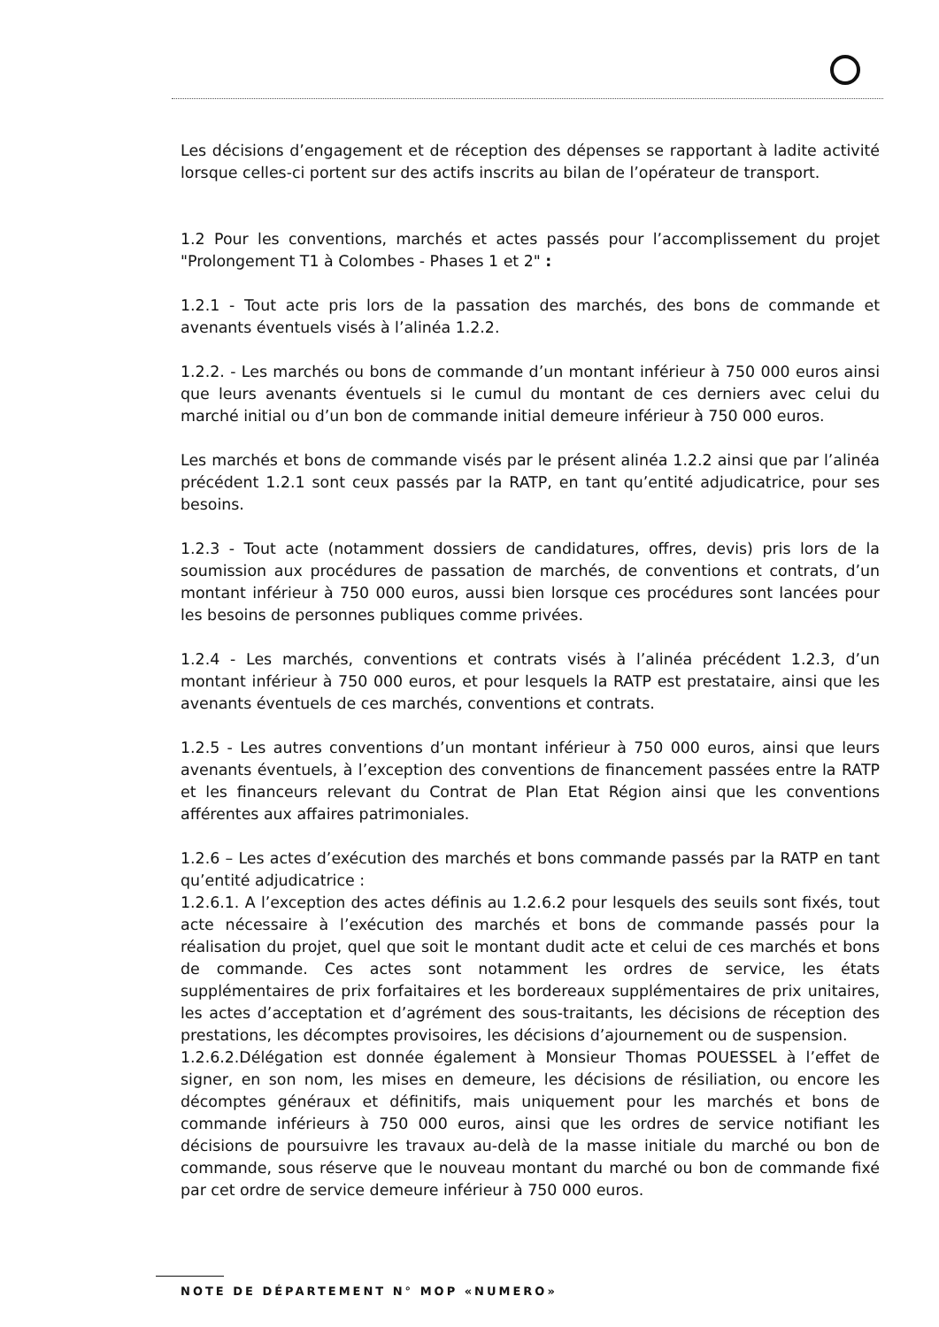Les décisions d’engagement et de réception des dépenses se rapportant à ladite activité lorsque celles-ci portent sur des actifs inscrits au bilan de l’opérateur de transport.
1.2 Pour les conventions, marchés et actes passés pour l’accomplissement du projet "Prolongement T1 à Colombes - Phases 1 et 2" :
1.2.1 - Tout acte pris lors de la passation des marchés, des bons de commande et avenants éventuels visés à l’alinéa 1.2.2.
1.2.2. - Les marchés ou bons de commande d’un montant inférieur à 750 000 euros ainsi que leurs avenants éventuels si le cumul du montant de ces derniers avec celui du marché initial ou d’un bon de commande initial demeure inférieur à 750 000 euros.
Les marchés et bons de commande visés par le présent alinéa 1.2.2 ainsi que par l’alinéa précédent 1.2.1 sont ceux passés par la RATP, en tant qu’entité adjudicatrice, pour ses besoins.
1.2.3 - Tout acte (notamment dossiers de candidatures, offres, devis) pris lors de la soumission aux procédures de passation de marchés, de conventions et contrats, d’un montant inférieur à 750 000 euros, aussi bien lorsque ces procédures sont lancées pour les besoins de personnes publiques comme privées.
1.2.4 - Les marchés, conventions et contrats visés à l’alinéa précédent 1.2.3, d’un montant inférieur à 750 000 euros, et pour lesquels la RATP est prestataire, ainsi que les avenants éventuels de ces marchés, conventions et contrats.
1.2.5 - Les autres conventions d’un montant inférieur à 750 000 euros, ainsi que leurs avenants éventuels, à l’exception des conventions de financement passées entre la RATP et les financeurs relevant du Contrat de Plan Etat Région ainsi que les conventions afférentes aux affaires patrimoniales.
1.2.6 – Les actes d’exécution des marchés et bons commande passés par la RATP en tant qu’entité adjudicatrice :
1.2.6.1. A l’exception des actes définis au 1.2.6.2 pour lesquels des seuils sont fixés, tout acte nécessaire à l’exécution des marchés et bons de commande passés pour la réalisation du projet, quel que soit le montant dudit acte et celui de ces marchés et bons de commande. Ces actes sont notamment les ordres de service, les états supplémentaires de prix forfaitaires et les bordereaux supplémentaires de prix unitaires, les actes d’acceptation et d’agrément des sous-traitants, les décisions de réception des prestations, les décomptes provisoires, les décisions d’ajournement ou de suspension.
1.2.6.2.Délégation est donnée également à Monsieur Thomas POUESSEL à l’effet de signer, en son nom, les mises en demeure, les décisions de résiliation, ou encore les décomptes généraux et définitifs, mais uniquement pour les marchés et bons de commande inférieurs à 750 000 euros, ainsi que les ordres de service notifiant les décisions de poursuivre les travaux au-delà de la masse initiale du marché ou bon de commande, sous réserve que le nouveau montant du marché ou bon de commande fixé par cet ordre de service demeure inférieur à 750 000 euros.
NOTE DE DÉPARTEMENT N° MOP «NUMERO»